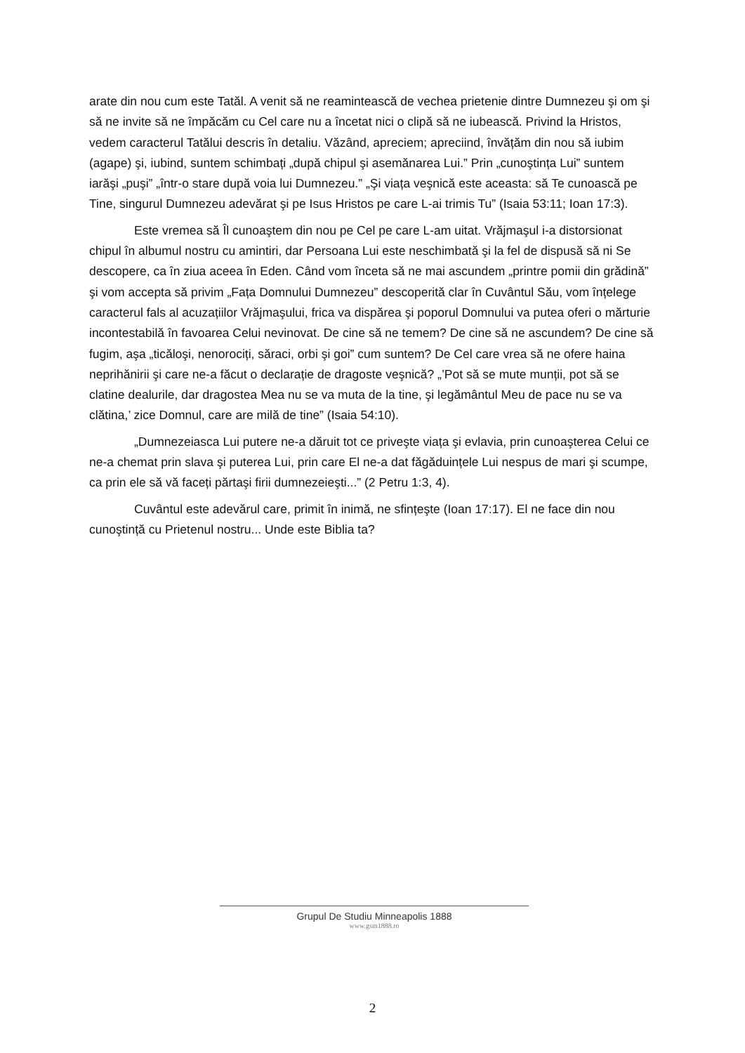arate din nou cum este Tatăl. A venit să ne reamintească de vechea prietenie dintre Dumnezeu şi om şi să ne invite să ne împăcăm cu Cel care nu a încetat nici o clipă să ne iubească. Privind la Hristos, vedem caracterul Tatălui descris în detaliu. Văzând, apreciem; apreciind, învățăm din nou să iubim (agape) şi, iubind, suntem schimbați „după chipul şi asemănarea Lui.” Prin „cunoştința Lui” suntem iarăşi „puşi” „într-o stare după voia lui Dumnezeu.” „Şi viața veşnică este aceasta: să Te cunoască pe Tine, singurul Dumnezeu adevărat şi pe Isus Hristos pe care L-ai trimis Tu” (Isaia 53:11; Ioan 17:3).
Este vremea să Îl cunoaştem din nou pe Cel pe care L-am uitat. Vrăjmaşul i-a distorsionat chipul în albumul nostru cu amintiri, dar Persoana Lui este neschimbată şi la fel de dispusă să ni Se descopere, ca în ziua aceea în Eden. Când vom înceta să ne mai ascundem „printre pomii din grădină” şi vom accepta să privim „Fața Domnului Dumnezeu” descoperită clar în Cuvântul Său, vom înțelege caracterul fals al acuzațiilor Vrăjmaşului, frica va dispărea şi poporul Domnului va putea oferi o mărturie incontestabilă în favoarea Celui nevinovat. De cine să ne temem? De cine să ne ascundem? De cine să fugim, aşa „ticăloşi, nenorociți, săraci, orbi şi goi” cum suntem? De Cel care vrea să ne ofere haina neprihănirii şi care ne-a făcut o declarație de dragoste veşnică? „’Pot să se mute munții, pot să se clatine dealurile, dar dragostea Mea nu se va muta de la tine, şi legământul Meu de pace nu se va clătina,’ zice Domnul, care are milă de tine” (Isaia 54:10).
„Dumnezeiasca Lui putere ne-a dăruit tot ce priveşte viața şi evlavia, prin cunoaşterea Celui ce ne-a chemat prin slava şi puterea Lui, prin care El ne-a dat făgăduințele Lui nespus de mari şi scumpe, ca prin ele să vă faceți părtaşi firii dumnezeieşti...” (2 Petru 1:3, 4).
Cuvântul este adevărul care, primit în inimă, ne sfințeşte (Ioan 17:17). El ne face din nou cunoştință cu Prietenul nostru... Unde este Biblia ta?
Grupul De Studiu Minneapolis 1888
www.gsm1888.ro
2